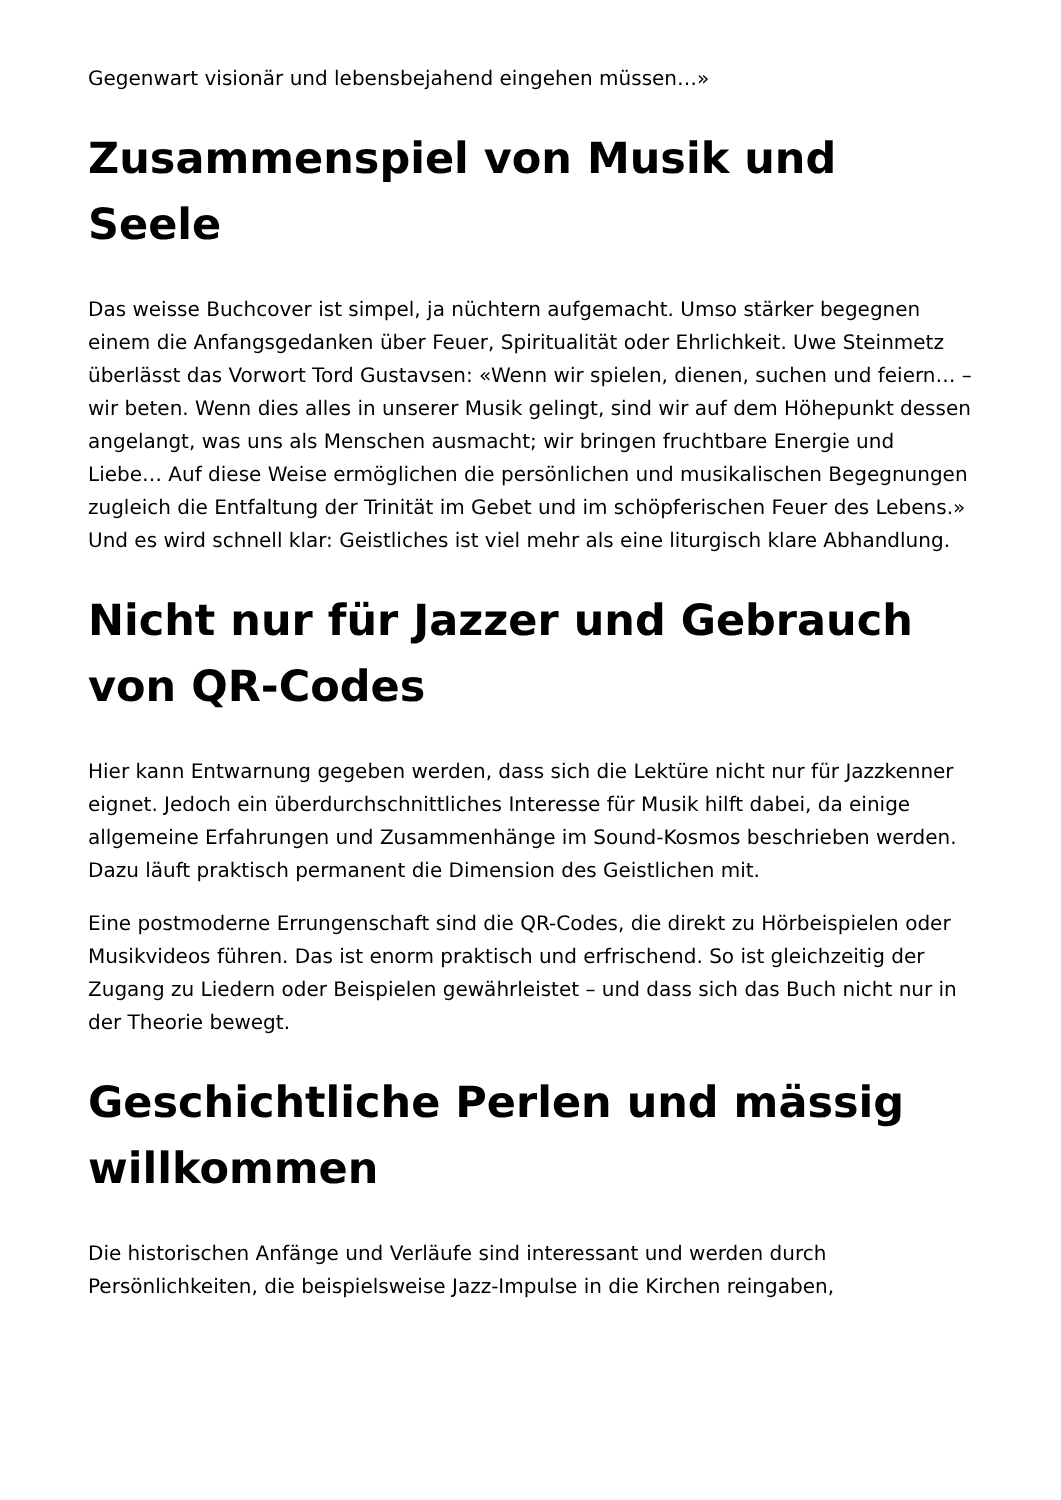Gegenwart visionär und lebensbejahend eingehen müssen…»
Zusammenspiel von Musik und Seele
Das weisse Buchcover ist simpel, ja nüchtern aufgemacht. Umso stärker begegnen einem die Anfangsgedanken über Feuer, Spiritualität oder Ehrlichkeit. Uwe Steinmetz überlässt das Vorwort Tord Gustavsen: «Wenn wir spielen, dienen, suchen und feiern… – wir beten. Wenn dies alles in unserer Musik gelingt, sind wir auf dem Höhepunkt dessen angelangt, was uns als Menschen ausmacht; wir bringen fruchtbare Energie und Liebe… Auf diese Weise ermöglichen die persönlichen und musikalischen Begegnungen zugleich die Entfaltung der Trinität im Gebet und im schöpferischen Feuer des Lebens.» Und es wird schnell klar: Geistliches ist viel mehr als eine liturgisch klare Abhandlung.
Nicht nur für Jazzer und Gebrauch von QR-Codes
Hier kann Entwarnung gegeben werden, dass sich die Lektüre nicht nur für Jazzkenner eignet. Jedoch ein überdurchschnittliches Interesse für Musik hilft dabei, da einige allgemeine Erfahrungen und Zusammenhänge im Sound-Kosmos beschrieben werden. Dazu läuft praktisch permanent die Dimension des Geistlichen mit.
Eine postmoderne Errungenschaft sind die QR-Codes, die direkt zu Hörbeispielen oder Musikvideos führen. Das ist enorm praktisch und erfrischend. So ist gleichzeitig der Zugang zu Liedern oder Beispielen gewährleistet – und dass sich das Buch nicht nur in der Theorie bewegt.
Geschichtliche Perlen und mässig willkommen
Die historischen Anfänge und Verläufe sind interessant und werden durch Persönlichkeiten, die beispielsweise Jazz-Impulse in die Kirchen reingaben,